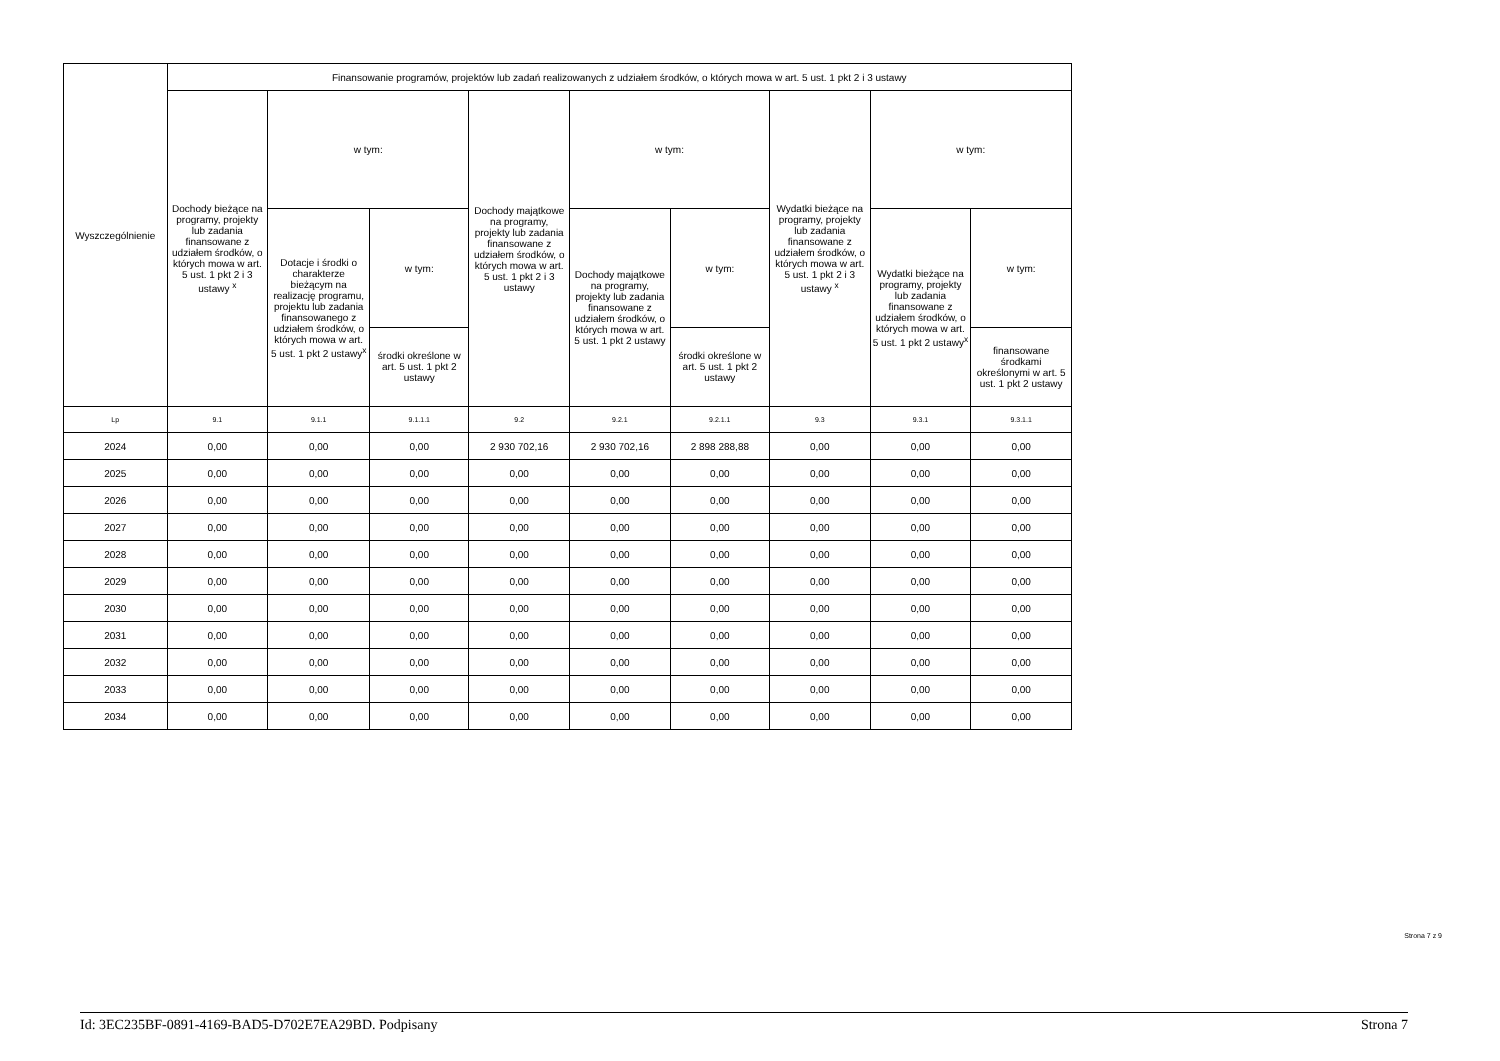| Wyszczególnienie | Finansowanie programów, projektów lub zadań realizowanych z udziałem środków, o których mowa w art. 5 ust. 1 pkt 2 i 3 ustawy | | | | | | | | |
| --- | --- | --- | --- | --- | --- | --- | --- | --- | --- |
| | Dochody bieżące na programy, projekty lub zadania finansowane z udziałem środków, o których mowa w art. 5 ust. 1 pkt 2 i 3 ustawy <sup>x</sup> | w tym: | | Dochody majątkowe na programy, projekty lub zadania finansowane z udziałem środków, o których mowa w art. 5 ust. 1 pkt 2 i 3 ustawy | w tym: | | Wydatki bieżące na programy, projekty lub zadania finansowane z udziałem środków, o których mowa w art. 5 ust. 1 pkt 2 i 3 ustawy <sup>x</sup> | w tym: | |
| | | Dotacje i środki o charakterze bieżącym na realizację programu, projektu lub zadania finansowanego z udziałem środków, o których mowa w art. 5 ust. 1 pkt 2 ustawy<sup>x</sup> | w tym: | | Dochody majątkowe na programy, projekty lub zadania finansowane z udziałem środków, o których mowa w art. 5 ust. 1 pkt 2 ustawy | w tym: | | Wydatki bieżące na programy, projekty lub zadania finansowane z udziałem środków, o których mowa w art. 5 ust. 1 pkt 2 ustawy<sup>x</sup> | w tym: |
| | | | środki określone w art. 5 ust. 1 pkt 2 ustawy | | | środki określone w art. 5 ust. 1 pkt 2 ustawy | | | finansowane środkami określonymi w art. 5 ust. 1 pkt 2 ustawy |
| Lp | 9.1 | 9.1.1 | 9.1.1.1 | 9.2 | 9.2.1 | 9.2.1.1 | 9.3 | 9.3.1 | 9.3.1.1 |
| 2024 | 0,00 | 0,00 | 0,00 | 2 930 702,16 | 2 930 702,16 | 2 898 288,88 | 0,00 | 0,00 | 0,00 |
| 2025 | 0,00 | 0,00 | 0,00 | 0,00 | 0,00 | 0,00 | 0,00 | 0,00 | 0,00 |
| 2026 | 0,00 | 0,00 | 0,00 | 0,00 | 0,00 | 0,00 | 0,00 | 0,00 | 0,00 |
| 2027 | 0,00 | 0,00 | 0,00 | 0,00 | 0,00 | 0,00 | 0,00 | 0,00 | 0,00 |
| 2028 | 0,00 | 0,00 | 0,00 | 0,00 | 0,00 | 0,00 | 0,00 | 0,00 | 0,00 |
| 2029 | 0,00 | 0,00 | 0,00 | 0,00 | 0,00 | 0,00 | 0,00 | 0,00 | 0,00 |
| 2030 | 0,00 | 0,00 | 0,00 | 0,00 | 0,00 | 0,00 | 0,00 | 0,00 | 0,00 |
| 2031 | 0,00 | 0,00 | 0,00 | 0,00 | 0,00 | 0,00 | 0,00 | 0,00 | 0,00 |
| 2032 | 0,00 | 0,00 | 0,00 | 0,00 | 0,00 | 0,00 | 0,00 | 0,00 | 0,00 |
| 2033 | 0,00 | 0,00 | 0,00 | 0,00 | 0,00 | 0,00 | 0,00 | 0,00 | 0,00 |
| 2034 | 0,00 | 0,00 | 0,00 | 0,00 | 0,00 | 0,00 | 0,00 | 0,00 | 0,00 |
Strona 7 z 9
Id: 3EC235BF-0891-4169-BAD5-D702E7EA29BD. Podpisany Strona 7